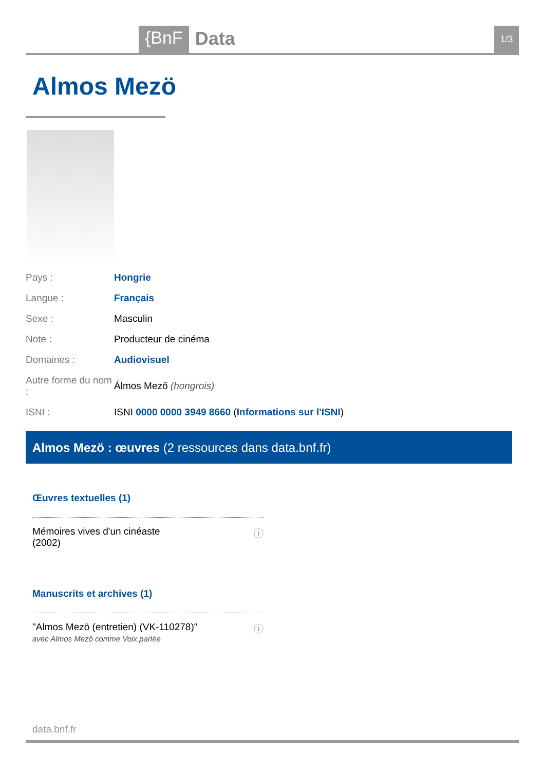{BnF Data 1/3
Almos Mezö
| Pays : | Hongrie |
| Langue : | Français |
| Sexe : | Masculin |
| Note : | Producteur de cinéma |
| Domaines : | Audiovisuel |
| Autre forme du nom : | Álmos Mező (hongrois) |
| ISNI : | ISNI 0000 0000 3949 8660 ( Informations sur l'ISNI ) |
Almos Mezö : œuvres (2 ressources dans data.bnf.fr)
Œuvres textuelles (1)
Mémoires vives d'un cinéaste
(2002)
ⓘ
Manuscrits et archives (1)
"Almos Mezö (entretien) (VK-110278)"
avec Almos Mezö comme Voix parlée
ⓘ
data.bnf.fr